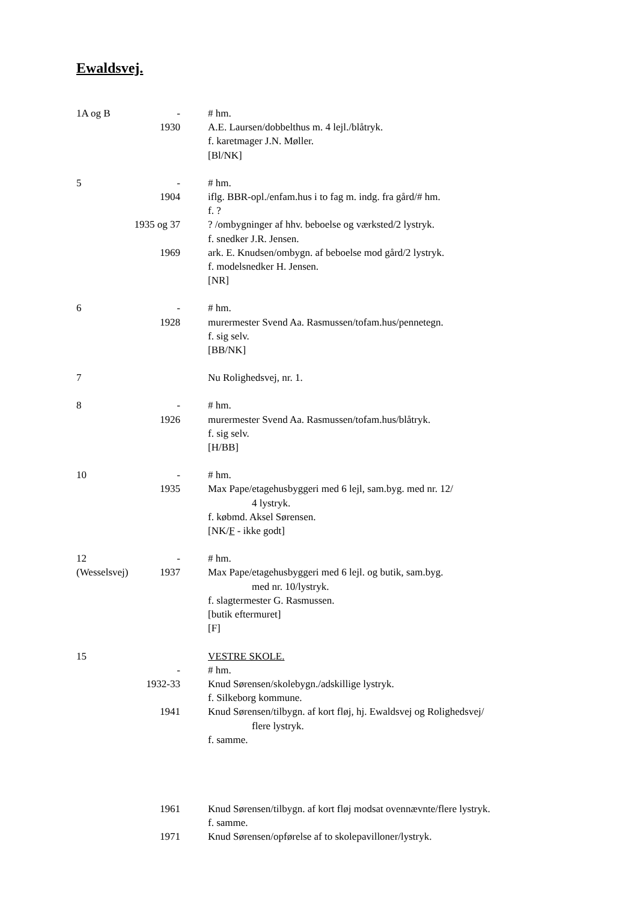Ewaldsvej.
| 1A og B | - | # hm. |
| | 1930 | A.E. Laursen/dobbelthus m. 4 lejl./blåtryk. |
| | | f. karetmager J.N. Møller. |
| | | [Bl/NK] |
| 5 | - | # hm. |
| | 1904 | iflg. BBR-opl./enfam.hus i to fag m. indg. fra gård/# hm. |
| | | f. ? |
| 1935 og 37 | | ? /ombygninger af hhv. beboelse og værksted/2 lystryk. |
| | | f. snedker J.R. Jensen. |
| | 1969 | ark. E. Knudsen/ombygn. af beboelse mod gård/2 lystryk. |
| | | f. modelsnedker H. Jensen. |
| | | [NR] |
| 6 | - | # hm. |
| | 1928 | murermester Svend Aa. Rasmussen/tofam.hus/pennetegn. |
| | | f. sig selv. |
| | | [BB/NK] |
| 7 | | Nu Rolighedsvej, nr. 1. |
| 8 | - | # hm. |
| | 1926 | murermester Svend Aa. Rasmussen/tofam.hus/blåtryk. |
| | | f. sig selv. |
| | | [H/BB] |
| 10 | - | # hm. |
| | 1935 | Max Pape/etagehusbyggeri med 6 lejl, sam.byg. med nr. 12/ |
| | | 4 lystryk. |
| | | f. købmd. Aksel Sørensen. |
| | | [NK/ F - ikke godt] |
| 12 | - | # hm. |
| (Wesselsvej) | 1937 | Max Pape/etagehusbyggeri med 6 lejl. og butik, sam.byg. |
| | | med nr. 10/lystryk. |
| | | f. slagtermester G. Rasmussen. |
| | | [butik eftermuret] |
| | | [F] |
| 15 | | VESTRE SKOLE. |
| | - | # hm. |
| | 1932-33 | Knud Sørensen/skolebygn./adskillige lystryk. |
| | | f. Silkeborg kommune. |
| | 1941 | Knud Sørensen/tilbygn. af kort fløj, hj. Ewaldsvej og Rolighedsvej/ |
| | | flere lystryk. |
| | | f. samme. |
| | 1961 | Knud Sørensen/tilbygn. af kort fløj modsat ovennævnte/flere lystryk. |
| | | f. samme. |
| | 1971 | Knud Sørensen/opførelse af to skolepavilloner/lystryk. |